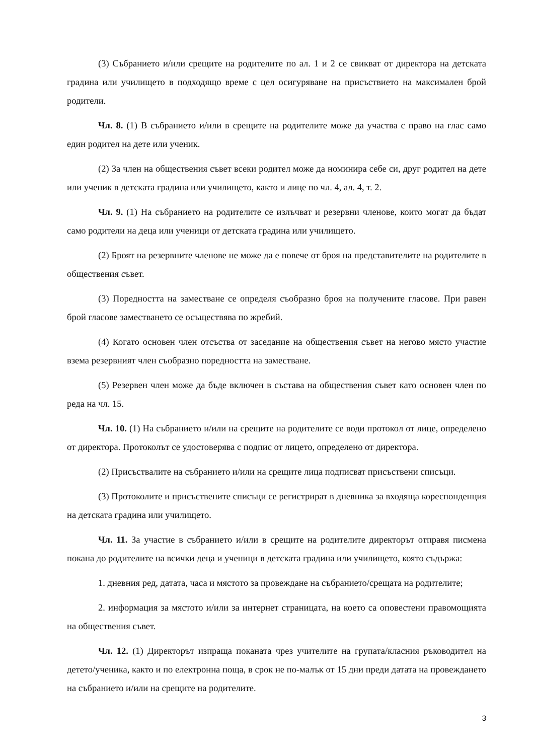(3) Събранието и/или срещите на родителите по ал. 1 и 2 се свикват от директора на детската градина или училището в подходящо време с цел осигуряване на присъствието на максимален брой родители.
Чл. 8. (1) В събранието и/или в срещите на родителите може да участва с право на глас само един родител на дете или ученик.
(2) За член на обществения съвет всеки родител може да номинира себе си, друг родител на дете или ученик в детската градина или училището, както и лице по чл. 4, ал. 4, т. 2.
Чл. 9. (1) На събранието на родителите се излъчват и резервни членове, които могат да бъдат само родители на деца или ученици от детската градина или училището.
(2) Броят на резервните членове не може да е повече от броя на представителите на родителите в обществения съвет.
(3) Поредността на заместване се определя съобразно броя на получените гласове. При равен брой гласове заместването се осъществява по жребий.
(4) Когато основен член отсъства от заседание на обществения съвет на негово място участие взема резервният член съобразно поредността на заместване.
(5) Резервен член може да бъде включен в състава на обществения съвет като основен член по реда на чл. 15.
Чл. 10. (1) На събранието и/или на срещите на родителите се води протокол от лице, определено от директора. Протоколът се удостоверява с подпис от лицето, определено от директора.
(2) Присъствалите на събранието и/или на срещите лица подписват присъствени списъци.
(3) Протоколите и присъствените списъци се регистрират в дневника за входяща кореспонденция на детската градина или училището.
Чл. 11. За участие в събранието и/или в срещите на родителите директорът отправя писмена покана до родителите на всички деца и ученици в детската градина или училището, която съдържа:
1. дневния ред, датата, часа и мястото за провеждане на събранието/срещата на родителите;
2. информация за мястото и/или за интернет страницата, на което са оповестени правомощията на обществения съвет.
Чл. 12. (1) Директорът изпраща поканата чрез учителите на групата/класния ръководител на детето/ученика, както и по електронна поща, в срок не по-малък от 15 дни преди датата на провеждането на събранието и/или на срещите на родителите.
3